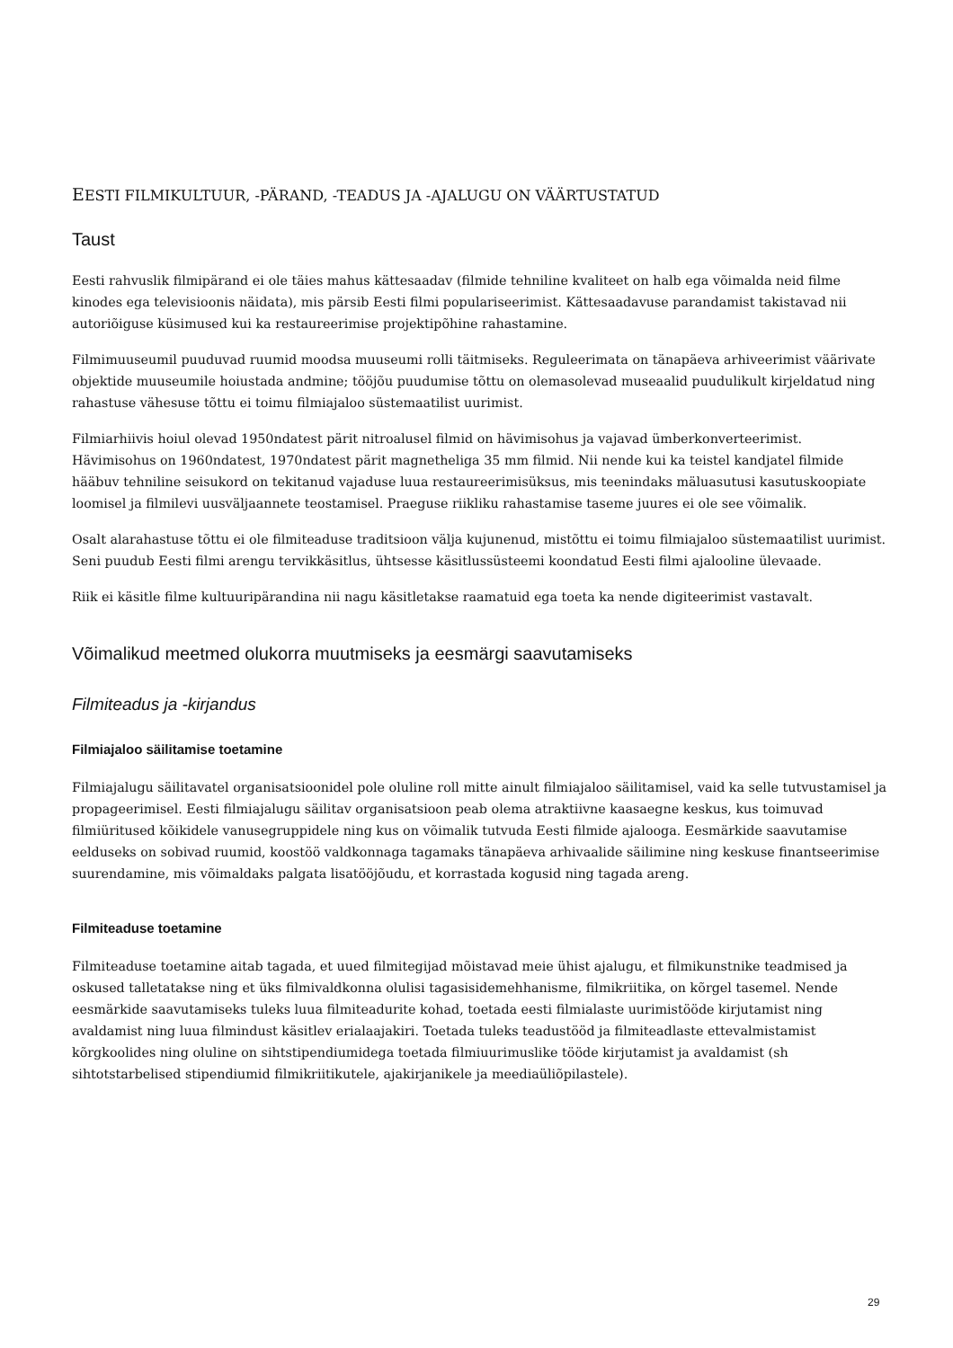EESTI FILMIKULTUUR, -PÄRAND, -TEADUS JA -AJALUGU ON VÄÄRTUSTATUD
Taust
Eesti rahvuslik filmipärand ei ole täies mahus kättesaadav (filmide tehniline kvaliteet on halb ega võimalda neid filme kinodes ega televisioonis näidata), mis pärsib Eesti filmi populariseerimist. Kättesaadavuse parandamist takistavad nii autoriõiguse küsimused kui ka restaureerimise projektipõhine rahastamine.
Filmimuuseumil puuduvad ruumid moodsa muuseumi rolli täitmiseks. Reguleerimata on tänapäeva arhiveerimist väärivate objektide muuseumile hoiustada andmine; tööjõu puudumise tõttu on olemasolevad museaalid puudulikult kirjeldatud ning rahastuse vähesuse tõttu ei toimu filmiajaloo süstemaatilist uurimist.
Filmiarhiivis hoiul olevad 1950ndatest pärit nitroalusel filmid on hävimisohus ja vajavad ümberkonverteerimist. Hävimisohus on 1960ndatest, 1970ndatest pärit magnetheliga 35 mm filmid. Nii nende kui ka teistel kandjatel filmide hääbuv tehniline seisukord on tekitanud vajaduse luua restaureerimisüksus, mis teenindaks mäluasutusi kasutuskoopiate loomisel ja filmilevi uusväljaannete teostamisel. Praeguse riikliku rahastamise taseme juures ei ole see võimalik.
Osalt alarahastuse tõttu ei ole filmiteaduse traditsioon välja kujunenud, mistõttu ei toimu filmiajaloo süstemaatilist uurimist. Seni puudub Eesti filmi arengu tervikkäsitlus, ühtsesse käsitlussüsteemi koondatud Eesti filmi ajalooline ülevaade.
Riik ei käsitle filme kultuuripärandina nii nagu käsitletakse raamatuid ega toeta ka nende digiteerimist vastavalt.
Võimalikud meetmed olukorra muutmiseks ja eesmärgi saavutamiseks
Filmiteadus ja -kirjandus
Filmiajaloo säilitamise toetamine
Filmiajalugu säilitavatel organisatsioonidel pole oluline roll mitte ainult filmiajaloo säilitamisel, vaid ka selle tutvustamisel ja propageerimisel. Eesti filmiajalugu säilitav organisatsioon peab olema atraktiivne kaasaegne keskus, kus toimuvad filmiüritused kõikidele vanusegruppidele ning kus on võimalik tutvuda Eesti filmide ajalooga. Eesmärkide saavutamise eelduseks on sobivad ruumid, koostöö valdkonnaga tagamaks tänapäeva arhivaalide säilimine ning keskuse finantseerimise suurendamine, mis võimaldaks palgata lisatööjõudu, et korrastada kogusid ning tagada areng.
Filmiteaduse toetamine
Filmiteaduse toetamine aitab tagada, et uued filmitegijad mõistavad meie ühist ajalugu, et filmikunstnike teadmised ja oskused talletatakse ning et üks filmivaldkonna olulisi tagasisidemehhanisme, filmikriitika, on kõrgel tasemel. Nende eesmärkide saavutamiseks tuleks luua filmiteadurite kohad, toetada eesti filmialaste uurimistööde kirjutamist ning avaldamist ning luua filmindust käsitlev erialaajakiri. Toetada tuleks teadustööd ja filmiteadlaste ettevalmistamist kõrgkoolides ning oluline on sihtstipendiumidega toetada filmiuurimuslike tööde kirjutamist ja avaldamist (sh sihtotstarbelised stipendiumid filmikriitikutele, ajakirjanikele ja meediaüliõpilastele).
29